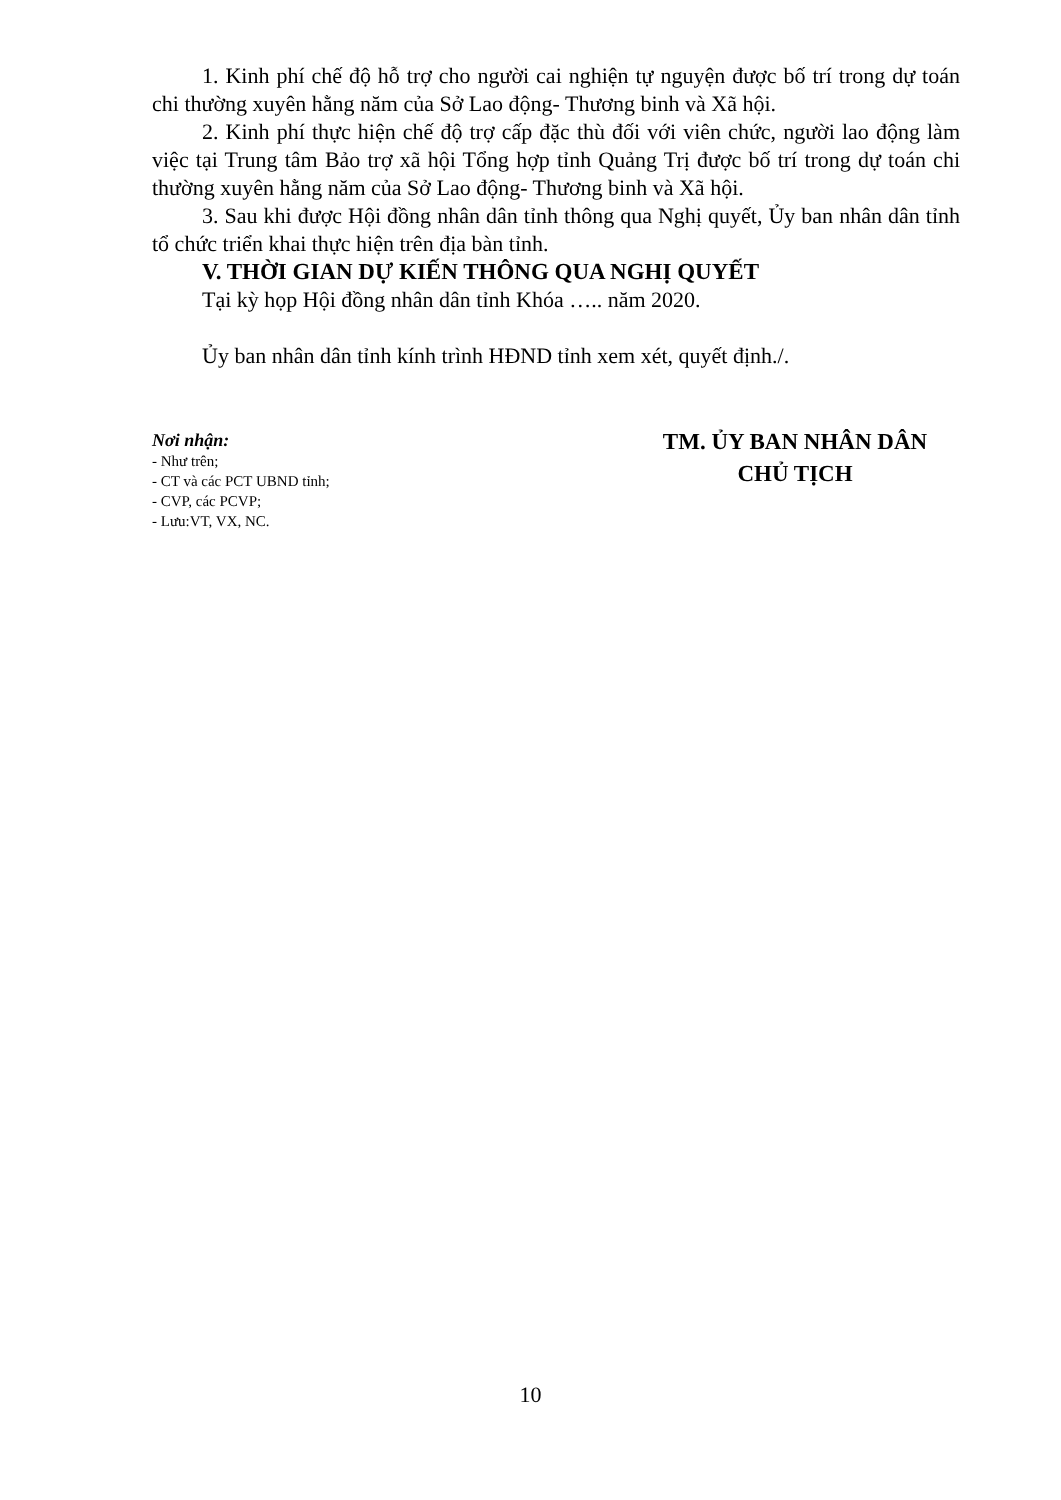1. Kinh phí chế độ hỗ trợ cho người cai nghiện tự nguyện được bố trí trong dự toán chi thường xuyên hằng năm của Sở Lao động- Thương binh và Xã hội.
2. Kinh phí thực hiện chế độ trợ cấp đặc thù đối với viên chức, người lao động làm việc tại Trung tâm Bảo trợ xã hội Tổng hợp tỉnh Quảng Trị được bố trí trong dự toán chi thường xuyên hằng năm của Sở Lao động- Thương binh và Xã hội.
3. Sau khi được Hội đồng nhân dân tỉnh thông qua Nghị quyết, Ủy ban nhân dân tỉnh tổ chức triển khai thực hiện trên địa bàn tỉnh.
V. THỜI GIAN DỰ KIẾN THÔNG QUA NGHỊ QUYẾT
Tại kỳ họp Hội đồng nhân dân tỉnh Khóa ….. năm 2020.
Ủy ban nhân dân tỉnh kính trình HĐND tỉnh xem xét, quyết định./.
Nơi nhận:
- Như trên;
- CT và các PCT UBND tỉnh;
- CVP, các PCVP;
- Lưu:VT, VX, NC.
TM. ỦY BAN NHÂN DÂN
CHỦ TỊCH
10